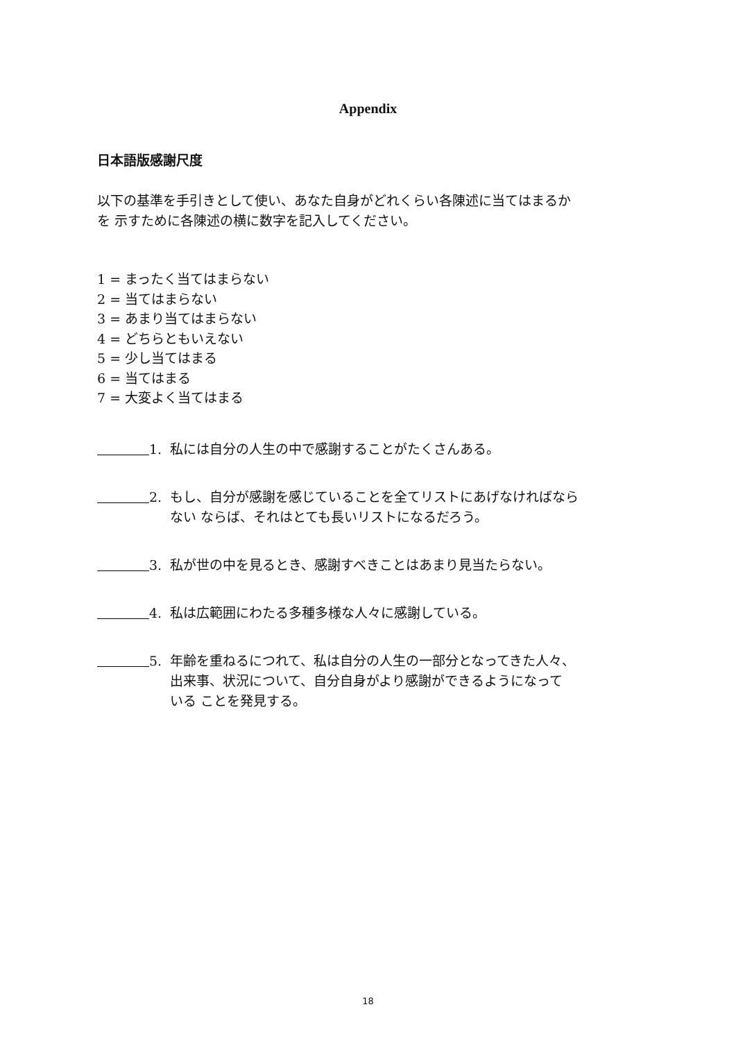Appendix
日本語版感謝尺度
以下の基準を手引きとして使い、あなた自身がどれくらい各陳述に当てはまるか
を 示すために各陳述の横に数字を記入してください。
1 = まったく当てはまらない
2 = 当てはまらない
3 = あまり当てはまらない
4 = どちらともいえない
5 = 少し当てはまる
6 = 当てはまる
7 = 大変よく当てはまる
1. 私には自分の人生の中で感謝することがたくさんある。
2. もし、自分が感謝を感じていることを全てリストにあげなければなら
ない ならば、それはとても長いリストになるだろう。
3. 私が世の中を見るとき、感謝すべきことはあまり見当たらない。
4. 私は広範囲にわたる多種多様な人々に感謝している。
5. 年齢を重ねるにつれて、私は自分の人生の一部分となってきた人々、
出来事、状況について、自分自身がより感謝ができるようになって
いる ことを発見する。
18